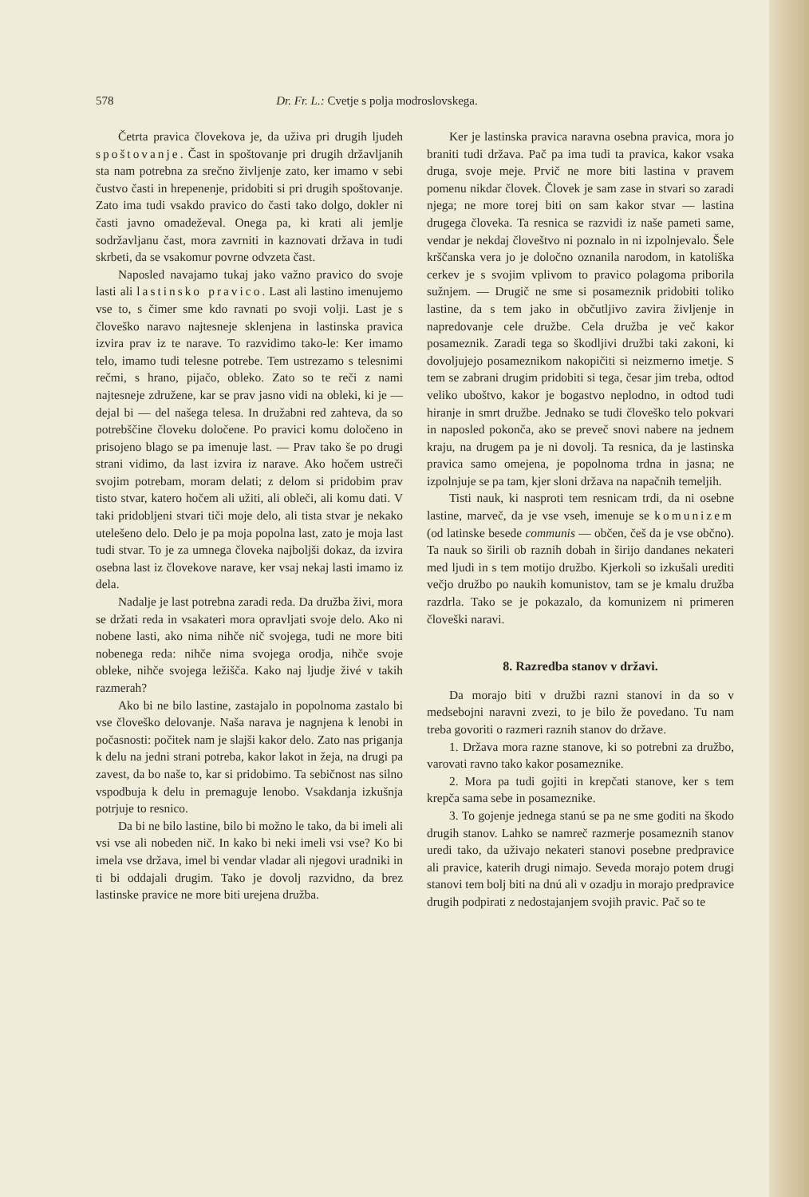578 Dr. Fr. L.: Cvetje s polja modroslovskega.
Četrta pravica človekova je, da uživa pri drugih ljudeh spoštovanje. Čast in spoštovanje pri drugih državljanih sta nam potrebna za srečno življenje zato, ker imamo v sebi čustvo časti in hrepenenje, pridobiti si pri drugih spoštovanje. Zato ima tudi vsakdo pravico do časti tako dolgo, dokler ni časti javno omadeževal. Onega pa, ki krati ali jemlje sodržavljanu čast, mora zavrniti in kaznovati država in tudi skrbeti, da se vsakomur povrne odvzeta čast.
Naposled navajamo tukaj jako važno pravico do svoje lasti ali lastinsko pravico. Last ali lastino imenujemo vse to, s čimer sme kdo ravnati po svoji volji. Last je s človeško naravo najtesneje sklenjena in lastinska pravica izvira prav iz te narave. To razvidimo tako-le: Ker imamo telo, imamo tudi telesne potrebe. Tem ustrezamo s telesnimi rečmi, s hrano, pijačo, obleko. Zato so te reči z nami najtesneje združene, kar se prav jasno vidi na obleki, ki je — dejal bi — del našega telesa. In družabni red zahteva, da so potrebščine človeku določene. Po pravici komu določeno in prisojeno blago se pa imenuje last. — Prav tako še po drugi strani vidimo, da last izvira iz narave. Ako hočem ustreči svojim potrebam, moram delati; z delom si pridobim prav tisto stvar, katero hočem ali užiti, ali obleči, ali komu dati. V taki pridobljeni stvari tiči moje delo, ali tista stvar je nekako utelešeno delo. Delo je pa moja popolna last, zato je moja last tudi stvar. To je za umnega človeka najboljši dokaz, da izvira osebna last iz človekove narave, ker vsaj nekaj lasti imamo iz dela.
Nadalje je last potrebna zaradi reda. Da družba živi, mora se držati reda in vsakateri mora opravljati svoje delo. Ako ni nobene lasti, ako nima nihče nič svojega, tudi ne more biti nobenega reda: nihče nima svojega orodja, nihče svoje obleke, nihče svojega ležišča. Kako naj ljudje živé v takih razmerah?
Ako bi ne bilo lastine, zastajalo in popolnoma zastalo bi vse človeško delovanje. Naša narava je nagnjena k lenobi in počasnosti: počitek nam je slajši kakor delo. Zato nas priganja k delu na jedni strani potreba, kakor lakot in žeja, na drugi pa zavest, da bo naše to, kar si pridobimo. Ta sebičnost nas silno vspodbuja k delu in premaguje lenobo. Vsakdanja izkušnja potrjuje to resnico.
Da bi ne bilo lastine, bilo bi možno le tako, da bi imeli ali vsi vse ali nobeden nič. In kako bi neki imeli vsi vse? Ko bi imela vse država, imel bi vendar vladar ali njegovi uradniki in ti bi oddajali drugim. Tako je dovolj razvidno, da brez lastinske pravice ne more biti urejena družba.
Ker je lastinska pravica naravna osebna pravica, mora jo braniti tudi država. Pač pa ima tudi ta pravica, kakor vsaka druga, svoje meje. Prvič ne more biti lastina v pravem pomenu nikdar človek. Človek je sam zase in stvari so zaradi njega; ne more torej biti on sam kakor stvar — lastina drugega človeka. Ta resnica se razvidi iz naše pameti same, vendar je nekdaj človeštvo ni poznalo in ni izpolnjevalo. Šele krščanska vera jo je določno oznanila narodom, in katoliška cerkev je s svojim vplivom to pravico polagoma priborila sužnjem. — Drugič ne sme si posameznik pridobiti toliko lastine, da s tem jako in občutljivo zavira življenje in napredovanje cele družbe. Cela družba je več kakor posameznik. Zaradi tega so škodljivi družbi taki zakoni, ki dovoljujejo posameznikom nakopičiti si neizmerno imetje. S tem se zabrani drugim pridobiti si tega, česar jim treba, odtod veliko uboštvo, kakor je bogastvo neplodno, in odtod tudi hiranje in smrt družbe. Jednako se tudi človeško telo pokvari in naposled pokonča, ako se preveč snovi nabere na jednem kraju, na drugem pa je ni dovolj. Ta resnica, da je lastinska pravica samo omejena, je popolnoma trdna in jasna; ne izpolnjuje se pa tam, kjer sloni država na napačnih temeljih.
Tisti nauk, ki nasproti tem resnicam trdi, da ni osebne lastine, marveč, da je vse vseh, imenuje se komunizem (od latinske besede communis — občen, češ da je vse občno). Ta nauk so širili ob raznih dobah in širijo dandanes nekateri med ljudi in s tem motijo družbo. Kjerkoli so izkušali urediti večjo družbo po naukih komunistov, tam se je kmalu družba razdrla. Tako se je pokazalo, da komunizem ni primeren človeški naravi.
8. Razredba stanov v državi.
Da morajo biti v družbi razni stanovi in da so v medsebojni naravni zvezi, to je bilo že povedano. Tu nam treba govoriti o razmeri raznih stanov do države.
1. Država mora razne stanove, ki so potrebni za družbo, varovati ravno tako kakor posameznike.
2. Mora pa tudi gojiti in krepčati stanove, ker s tem krepča sama sebe in posameznike.
3. To gojenje jednega stanú se pa ne sme goditi na škodo drugih stanov. Lahko se namreč razmerje posameznih stanov uredi tako, da uživajo nekateri stanovi posebne predpravice ali pravice, katerih drugi nimajo. Seveda morajo potem drugi stanovi tem bolj biti na dnú ali v ozadju in morajo predpravice drugih podpirati z nedostajanjem svojih pravic. Pač so te